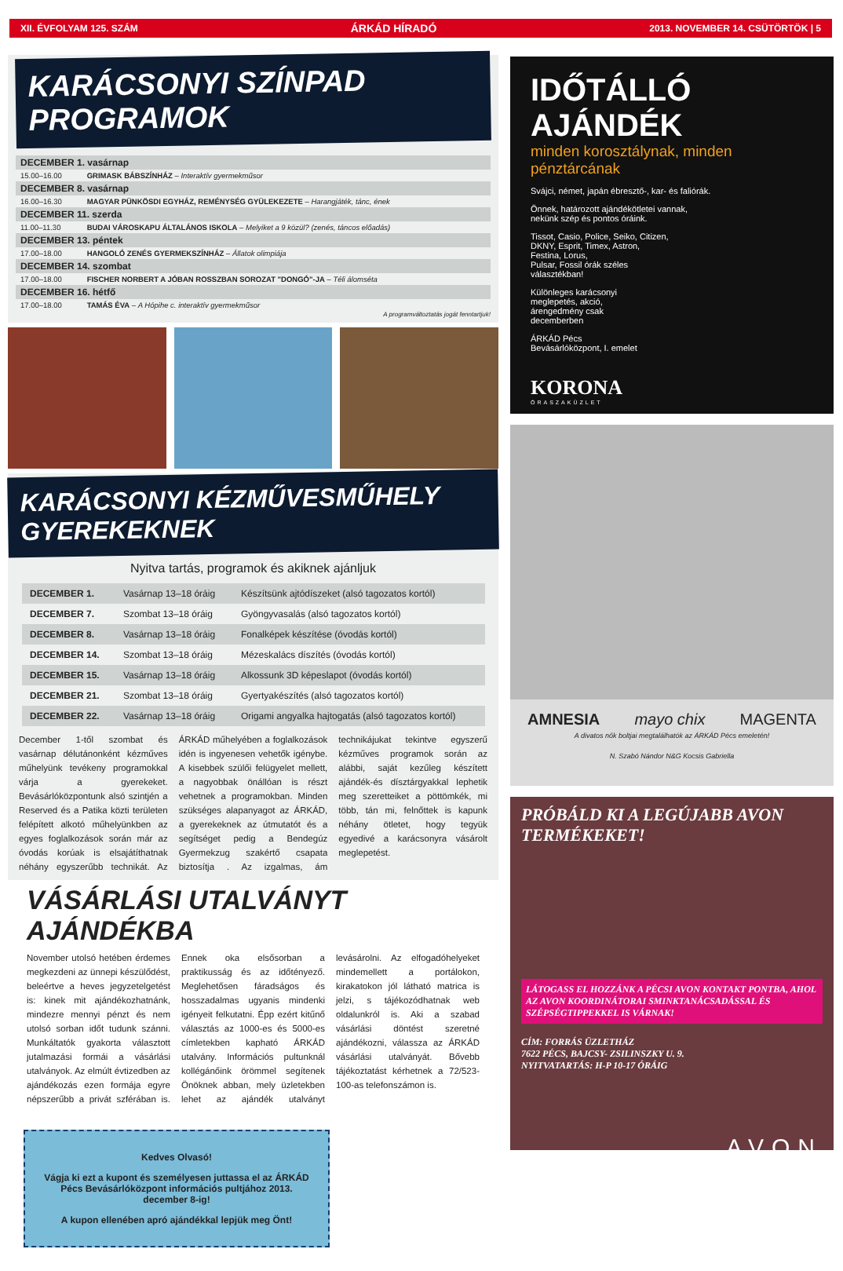XII. ÉVFOLYAM 125. SZÁM ÁRKÁD HÍRADÓ 2013. NOVEMBER 14. CSÜTÖRTÖK | 5
KARÁCSONYI SZÍNPAD PROGRAMOK
| DECEMBER 1. vasárnap | |
| 15.00–16.00 | GRIMASK BÁBSZÍNHÁZ – Interaktív gyermekműsor |
| DECEMBER 8. vasárnap | |
| 16.00–16.30 | MAGYAR PÜNKÖSDI EGYHÁZ, REMÉNYSÉG GYÜLEKEZETE – Harangjáték, tánc, ének |
| DECEMBER 11. szerda | |
| 11.00–11.30 | BUDAI VÁROSKAPU ÁLTALÁNOS ISKOLA – Melyiket a 9 közül? (zenés, táncos előadás) |
| DECEMBER 13. péntek | |
| 17.00–18.00 | HANGOLÓ ZENÉS GYERMEKSZÍNHÁZ – Állatok olimpiája |
| DECEMBER 14. szombat | |
| 17.00–18.00 | FISCHER NORBERT A JÓBAN ROSSZBAN SOROZAT "DONGÓ"-JA – Téli álomséta |
| DECEMBER 16. hétfő | |
| 17.00–18.00 | TAMÁS ÉVA – A Hópihe c. interaktív gyermekműsor |
A programváltoztatás jogát fenntartjuk!
KARÁCSONYI KÉZMŰVESMŰHELY GYEREKEKNEK
Nyitva tartás, programok és akiknek ajánljuk
| DECEMBER 1. | Vasárnap 13–18 óráig | Készítsünk ajtódíszeket (alsó tagozatos kortól) |
| DECEMBER 7. | Szombat 13–18 óráig | Gyöngyvasalás (alsó tagozatos kortól) |
| DECEMBER 8. | Vasárnap 13–18 óráig | Fonalképek készítése (óvodás kortól) |
| DECEMBER 14. | Szombat 13–18 óráig | Mézeskalács díszítés (óvodás kortól) |
| DECEMBER 15. | Vasárnap 13–18 óráig | Alkossunk 3D képeslapot (óvodás kortól) |
| DECEMBER 21. | Szombat 13–18 óráig | Gyertyakészítés (alsó tagozatos kortól) |
| DECEMBER 22. | Vasárnap 13–18 óráig | Origami angyalka hajtogatás (alsó tagozatos kortól) |
December 1-től szombat és vasárnap délutánonként kézműves műhelyünk tevékeny programokkal várja a gyerekeket. Bevásárlóközpontunk alsó szintjén a Reserved és a Patika közti területen felépített alkotó műhelyünkben az egyes foglalkozások során már az óvodás korúak is elsajátíthatnak néhány egyszerűbb technikát. Az ÁRKÁD műhelyében a foglalkozások idén is ingyenesen vehetők igénybe. A kisebbek szülői felügyelet mellett, a nagyobbak önállóan is részt vehetnek a programokban. Minden szükséges alapanyagot az ÁRKÁD, a gyerekeknek az útmutatót és a segítséget pedig a Bendegúz Gyermekzug szakértő csapata biztosítja . Az izgalmas, ám technikájukat tekintve egyszerű kézműves programok során az alábbi, saját kezűleg készített ajándék-és dísztárgyakkal lephetik meg szeretteiket a pöttömkék, mi több, tán mi, felnőttek is kapunk néhány ötletet, hogy tegyük egyedivé a karácsonyra vásárolt meglepetést.
VÁSÁRLÁSI UTALVÁNYT AJÁNDÉKBA
November utolsó hetében érdemes megkezdeni az ünnepi készülődést, beleértve a heves jegyzetelgetést is: kinek mit ajándékozhatnánk, mindezre mennyi pénzt és nem utolsó sorban időt tudunk szánni. Munkáltatók gyakorta választott jutalmazási formái a vásárlási utalványok. Az elmúlt évtizedben az ajándékozás ezen formája egyre népszerűbb a privát szférában is. Ennek oka elsősorban a praktikusság és az időtényező. Meglehetősen fáradságos és hosszadalmas ugyanis mindenki igényeit felkutatni. Épp ezért kitűnő választás az 1000-es és 5000-es címletekben kapható ÁRKÁD utalvány. Információs pultunknál kollégánőink örömmel segítenek Önöknek abban, mely üzletekben lehet az ajándék utalványt levásárolni. Az elfogadóhelyeket mindemellett a portálokon, kirakatokon jól látható matrica is jelzi, s tájékozódhatnak web oldalunkról is. Aki a szabad vásárlási döntést szeretné ajándékozni, válassza az ÁRKÁD vásárlási utalványát. Bővebb tájékoztatást kérhetnek a 72/523-100-as telefonszámon is.
Kedves Olvasó!
Vágja ki ezt a kupont és személyesen juttassa el az ÁRKÁD Pécs Bevásárlóközpont információs pultjához 2013. december 8-ig!
A kupon ellenében apró ajándékkal lepjük meg Önt!
IDŐTÁLLÓ AJÁNDÉK
minden korosztálynak, minden pénztárcának
Svájci, német, japán ébresztő-, kar- és faliórák.
Önnek, határozott ajándékötletei vannak,
nekünk szép és pontos óráink.
Tissot, Casio, Police, Seiko, Citizen,
DKNY, Esprit, Timex, Astron,
Festina, Lorus,
Pulsar, Fossil órák széles
választékban!
Különleges karácsonyi
meglepetés, akció,
árengedmény csak
decemberben
ÁRKÁD Pécs
Bevásárlóközpont, I. emelet
KORONA
ÓRASZAKÜZLET
AMNESIA mayo chix MAGENTA
A divatos nők boltjai megtalálhatók az ÁRKÁD Pécs emeletén!
N. Szabó Nándor N&G Kocsis Gabriella
PRÓBÁLD KI A LEGÚJABB AVON TERMÉKEKET!
LÁTOGASS EL HOZZÁNK A PÉCSI AVON KONTAKT PONTBA, AHOL AZ AVON KOORDINÁTORAI SMINKTANÁCSADÁSSAL ÉS SZÉPSÉGTIPPEKKEL IS VÁRNAK!
CÍM: FORRÁS ÜZLETHÁZ
7622 PÉCS, BAJCSY- ZSILINSZKY U. 9.
NYITVATARTÁS: H-P 10-17 ÓRÁIG
AVON